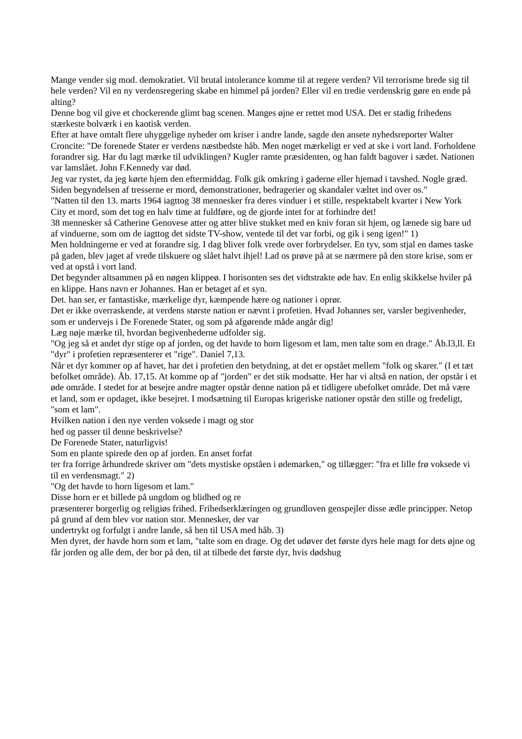Mange vender sig mod. demokratiet. Vil brutal intolerance komme til at regere verden? Vil terrorisme brede sig til hele verden? Vil en ny verdensregering skabe en himmel på jorden? Eller vil en tredie verdenskrig gøre en ende på alting?
Denne bog vil give et chockerende glimt bag scenen. Manges øjne er rettet mod USA. Det er stadig frihedens stærkeste bolværk i en kaotisk verden.
Efter at have omtalt flere uhyggelige nyheder om kriser i andre lande, sagde den ansete nyhedsreporter Walter Croncite: "De forenede Stater er verdens næstbedste håb. Men noget mærkeligt er ved at ske i vort land. Forholdene forandrer sig. Har du lagt mærke til udviklingen? Kugler ramte præsidenten, og han faldt bagover i sædet. Nationen var lamslået. John F.Kennedy var død.
Jeg var rystet, da jeg kørte hjem den eftermiddag. Folk gik omkring i gaderne eller hjemad i tavshed. Nogle græd. Siden begyndelsen af tresserne er mord, demonstrationer, bedragerier og skandaler væltet ind over os."
"Natten til den 13. marts 1964 iagttog 38 mennesker fra deres vinduer i et stille, respektabelt kvarter i New York City et mord, som det tog en halv time at fuldføre, og de gjorde intet for at forhindre det!
38 mennesker så Catherine Genovese atter og atter blive stukket med en kniv foran sit hjem, og lænede sig bare ud af vinduerne, som om de iagttog det sidste TV-show, ventede til det var forbi, og gik i seng igen!" 1)
Men holdningerne er ved at forandre sig. I dag bliver folk vrede over forbrydelser. En tyv, som stjal en dames taske på gaden, blev jaget af vrede tilskuere og slået halvt ihjel! Lad os prøve på at se nærmere på den store krise, som er ved at opstå i vort land.
Det begynder altsammen på en nøgen klippeø. I horisonten ses det vidtstrakte øde hav. En enlig skikkelse hviler på en klippe. Hans navn er Johannes. Han er betaget af et syn.
Det. han ser, er fantastiske, mærkelige dyr, kæmpende hære og nationer i oprør.
Det er ikke overraskende, at verdens største nation er nævnt i profetien. Hvad Johannes ser, varsler begivenheder, som er undervejs i De Forenede Stater, og som på afgørende måde angår dig!
Læg nøje mærke til, hvordan begivenhederne udfolder sig.
"Og jeg så et andet dyr stige op af jorden, og det havde to horn ligesom et lam, men talte som en drage." Åb.l3,ll. Et "dyr" i profetien repræsenterer et "rige". Daniel 7,13.
Når et dyr kommer op af havet, har det i profetien den betydning, at det er opstået mellem "folk og skarer." (I et tæt befolket område). Åb. 17,15. At komme op af "jorden" er det stik modsatte. Her har vi altså en nation, der opstår i et øde område. I stedet for at besejre andre magter opstår denne nation på et tidligere ubefolket område. Det må være et land, som er opdaget, ikke besejret. I modsætning til Europas krigeriske nationer opstår den stille og fredeligt, "som et lam".
Hvilken nation i den nye verden voksede i magt og stor
hed og passer til denne beskrivelse?
De Forenede Stater, naturligvis!
Som en plante spirede den op af jorden. En anset forfat
ter fra forrige århundrede skriver om "dets mystiske opståen i ødemarken," og tillægger: "fra et lille frø voksede vi til en verdensmagt." 2)
"Og det havde to horn ligesom et lam."
Disse horn er et billede på ungdom og blidhed og re
præsenterer borgerlig og religiøs frihed. Frihedserklæringen og grundloven genspejler disse ædle principper. Netop på grund af dem blev vor nation stor. Mennesker, der var
undertrykt og forfulgt i andre lande, så hen til USA med håb. 3)
Men dyret, der havde horn som et lam, "talte som en drage. Og det udøver det første dyrs hele magt for dets øjne og får jorden og alle dem, der bor på den, til at tilbede det første dyr, hvis dødshug